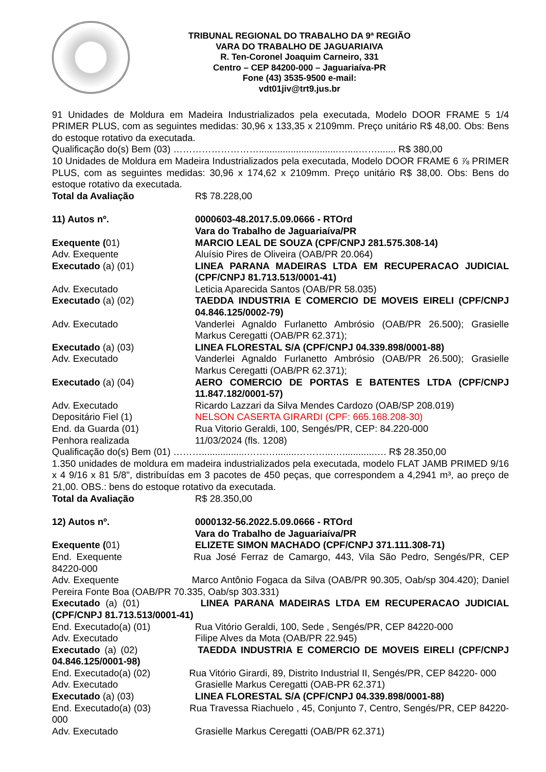TRIBUNAL REGIONAL DO TRABALHO DA 9ª REGIÃO
VARA DO TRABALHO DE JAGUARIAIVA
R. Ten-Coronel Joaquim Carneiro, 331
Centro – CEP 84200-000 – Jaguariaíva-PR
Fone (43) 3535-9500 e-mail:
vdt01jiv@trt9.jus.br
91 Unidades de Moldura em Madeira Industrializados pela executada, Modelo DOOR FRAME 5 1/4 PRIMER PLUS, com as seguintes medidas: 30,96 x 133,35 x 2109mm. Preço unitário R$ 48,00. Obs: Bens do estoque rotativo da executada.
Qualificação do(s) Bem (03) ………………………..............................…....……....... R$ 380,00
10 Unidades de Moldura em Madeira Industrializados pela executada, Modelo DOOR FRAME 6 ⅞ PRIMER PLUS, com as seguintes medidas: 30,96 x 174,62 x 2109mm. Preço unitário R$ 38,00. Obs: Bens do estoque rotativo da executada.
Total da Avaliação R$ 78.228,00
11) Autos nº. 0000603-48.2017.5.09.0666 - RTOrd
Vara do Trabalho de Jaguariaíva/PR
Exequente (01) MARCIO LEAL DE SOUZA (CPF/CNPJ 281.575.308-14)
Adv. Exequente Aluísio Pires de Oliveira (OAB/PR 20.064)
Executado (a) (01) LINEA PARANA MADEIRAS LTDA EM RECUPERACAO JUDICIAL (CPF/CNPJ 81.713.513/0001-41)
Adv. Executado Leticia Aparecida Santos (OAB/PR 58.035)
Executado (a) (02) TAEDDA INDUSTRIA E COMERCIO DE MOVEIS EIRELI (CPF/CNPJ 04.846.125/0002-79)
Adv. Executado Vanderlei Agnaldo Furlanetto Ambrósio (OAB/PR 26.500); Grasielle Markus Ceregatti (OAB/PR 62.371);
Executado (a) (03) LINEA FLORESTAL S/A (CPF/CNPJ 04.339.898/0001-88)
Adv. Executado Vanderlei Agnaldo Furlanetto Ambrósio (OAB/PR 26.500); Grasielle Markus Ceregatti (OAB/PR 62.371);
Executado (a) (04) AERO COMERCIO DE PORTAS E BATENTES LTDA (CPF/CNPJ 11.847.182/0001-57)
Adv. Executado Ricardo Lazzari da Silva Mendes Cardozo (OAB/SP 208.019)
Depositário Fiel (1) NELSON CASERTA GIRARDI (CPF: 665.168.208-30)
End. da Guarda (01) Rua Vitorio Geraldi, 100, Sengés/PR, CEP: 84.220-000
Penhora realizada 11/03/2024 (fls. 1208)
Qualificação do(s) Bem (01) ……….................………........………...…............…. R$ 28.350,00
1.350 unidades de moldura em madeira industrializados pela executada, modelo FLAT JAMB PRIMED 9/16 x 4 9/16 x 81 5/8", distribuídas em 3 pacotes de 450 peças, que correspondem a 4,2941 m³, ao preço de 21,00. OBS.: bens do estoque rotativo da executada.
Total da Avaliação R$ 28.350,00
12) Autos nº. 0000132-56.2022.5.09.0666 - RTOrd
Vara do Trabalho de Jaguariaíva/PR
Exequente (01) ELIZETE SIMON MACHADO (CPF/CNPJ 371.111.308-71)
End. Exequente Rua José Ferraz de Camargo, 443, Vila São Pedro, Sengés/PR, CEP 84220-000
Adv. Exequente Marco Antônio Fogaca da Silva (OAB/PR 90.305, Oab/sp 304.420); Daniel Pereira Fonte Boa (OAB/PR 70.335, Oab/sp 303.331)
Executado (a) (01) LINEA PARANA MADEIRAS LTDA EM RECUPERACAO JUDICIAL (CPF/CNPJ 81.713.513/0001-41)
End. Executado(a) (01) Rua Vitório Geraldi, 100, Sede , Sengés/PR, CEP 84220-000
Adv. Executado Filipe Alves da Mota (OAB/PR 22.945)
Executado (a) (02) TAEDDA INDUSTRIA E COMERCIO DE MOVEIS EIRELI (CPF/CNPJ 04.846.125/0001-98)
End. Executado(a) (02) Rua Vitório Girardi, 89, Distrito Industrial II, Sengés/PR, CEP 84220- 000
Adv. Executado Grasielle Markus Ceregatti (OAB-PR 62.371)
Executado (a) (03) LINEA FLORESTAL S/A (CPF/CNPJ 04.339.898/0001-88)
End. Executado(a) (03) Rua Travessa Riachuelo , 45, Conjunto 7, Centro, Sengés/PR, CEP 84220-000
Adv. Executado Grasielle Markus Ceregatti (OAB/PR 62.371)